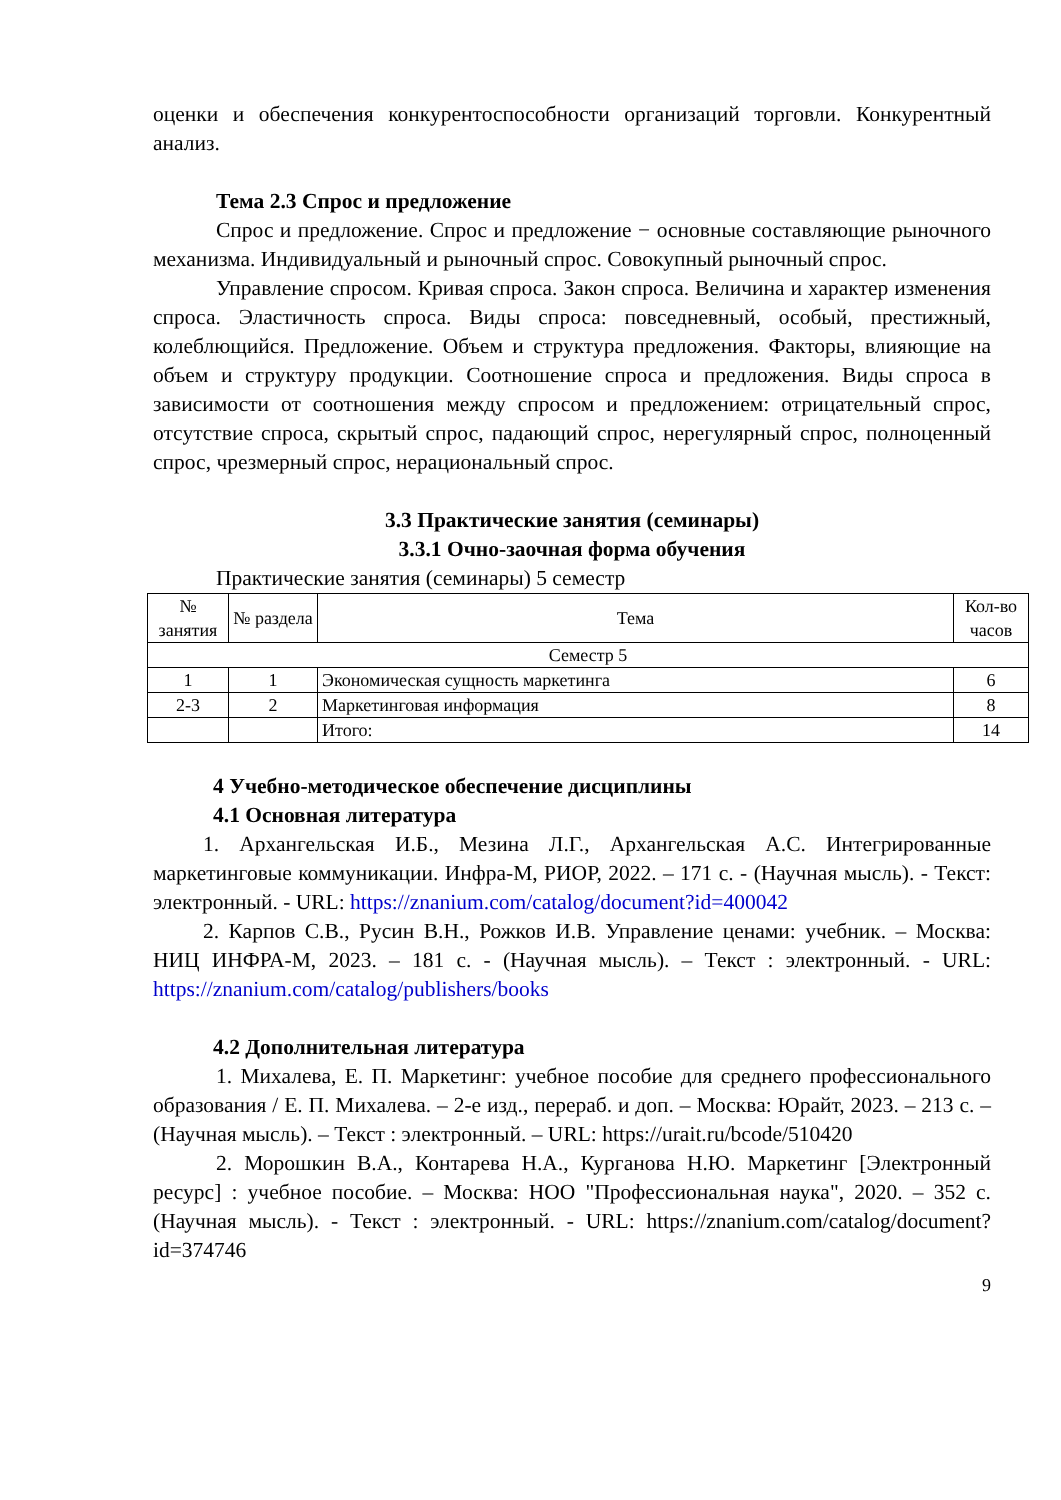оценки и обеспечения конкурентоспособности организаций торговли. Конкурентный анализ.
Тема 2.3 Спрос и предложение
Спрос и предложение. Спрос и предложение − основные составляющие рыночного механизма. Индивидуальный и рыночный спрос. Совокупный рыночный спрос.
Управление спросом. Кривая спроса. Закон спроса. Величина и характер изменения спроса. Эластичность спроса. Виды спроса: повседневный, особый, престижный, колеблющийся. Предложение. Объем и структура предложения. Факторы, влияющие на объем и структуру продукции. Соотношение спроса и предложения. Виды спроса в зависимости от соотношения между спросом и предложением: отрицательный спрос, отсутствие спроса, скрытый спрос, падающий спрос, нерегулярный спрос, полноценный спрос, чрезмерный спрос, нерациональный спрос.
3.3 Практические занятия (семинары)
3.3.1 Очно-заочная форма обучения
Практические занятия (семинары) 5 семестр
| № занятия | № раздела | Тема | Кол-во часов |
| --- | --- | --- | --- |
| Семестр 5 | | | |
| 1 | 1 | Экономическая сущность маркетинга | 6 |
| 2-3 | 2 | Маркетинговая информация | 8 |
| | | Итого: | 14 |
4 Учебно-методическое обеспечение дисциплины
4.1 Основная литература
1. Архангельская И.Б., Мезина Л.Г., Архангельская А.С. Интегрированные маркетинговые коммуникации. Инфра-М, РИОР, 2022. – 171 с. - (Научная мысль). - Текст: электронный. - URL: https://znanium.com/catalog/document?id=400042
2. Карпов С.В., Русин В.Н., Рожков И.В. Управление ценами: учебник. – Москва: НИЦ ИНФРА-М, 2023. – 181 с. - (Научная мысль). – Текст : электронный. - URL: https://znanium.com/catalog/publishers/books
4.2 Дополнительная литература
1. Михалева, Е. П. Маркетинг: учебное пособие для среднего профессионального образования / Е. П. Михалева. – 2-е изд., перераб. и доп. – Москва: Юрайт, 2023. – 213 с. – (Научная мысль). – Текст : электронный. – URL: https://urait.ru/bcode/510420
2. Морошкин В.А., Контарева Н.А., Курганова Н.Ю. Маркетинг [Электронный ресурс] : учебное пособие. – Москва: НОО "Профессиональная наука", 2020. – 352 с. (Научная мысль). - Текст : электронный. - URL: https://znanium.com/catalog/document?id=374746
9